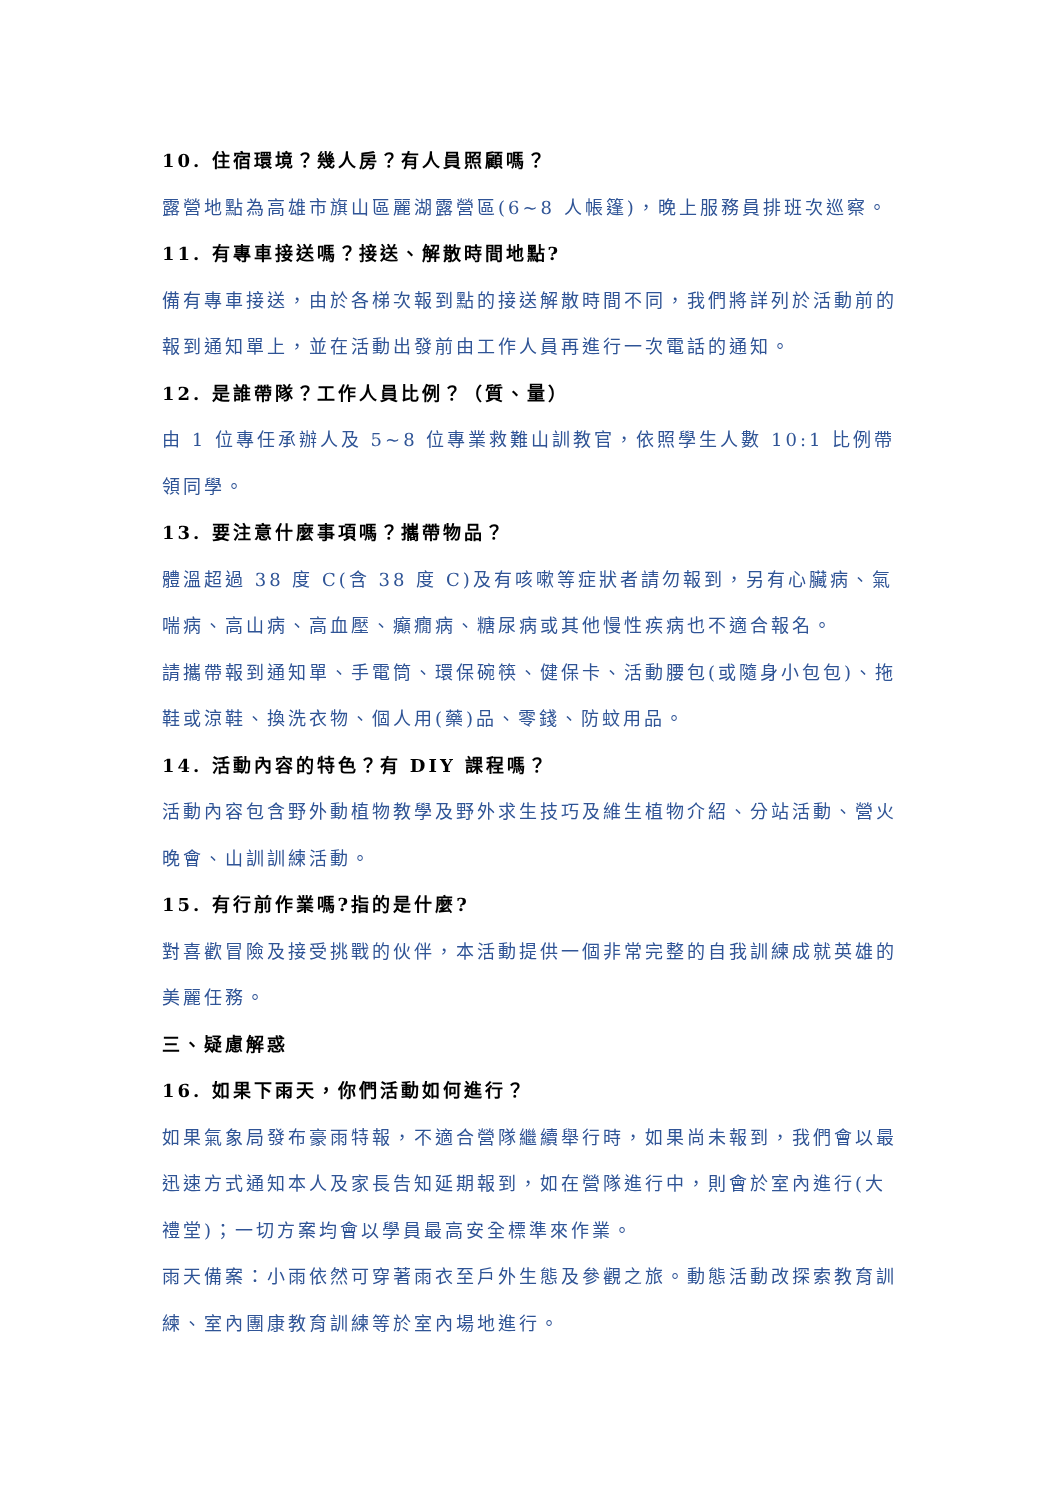10. 住宿環境？幾人房？有人員照顧嗎？
露營地點為高雄市旗山區麗湖露營區(6~8 人帳篷)，晚上服務員排班次巡察。
11. 有專車接送嗎？接送、解散時間地點?
備有專車接送，由於各梯次報到點的接送解散時間不同，我們將詳列於活動前的報到通知單上，並在活動出發前由工作人員再進行一次電話的通知。
12. 是誰帶隊？工作人員比例？（質、量）
由 1 位專任承辦人及 5~8 位專業救難山訓教官，依照學生人數 10:1 比例帶領同學。
13. 要注意什麼事項嗎？攜帶物品？
體溫超過 38 度 C(含 38 度 C)及有咳嗽等症狀者請勿報到，另有心臟病、氣喘病、高山病、高血壓、癲癇病、糖尿病或其他慢性疾病也不適合報名。
請攜帶報到通知單、手電筒、環保碗筷、健保卡、活動腰包(或隨身小包包)、拖鞋或涼鞋、換洗衣物、個人用(藥)品、零錢、防蚊用品。
14. 活動內容的特色？有 DIY 課程嗎？
活動內容包含野外動植物教學及野外求生技巧及維生植物介紹、分站活動、營火晚會、山訓訓練活動。
15. 有行前作業嗎?指的是什麼?
對喜歡冒險及接受挑戰的伙伴，本活動提供一個非常完整的自我訓練成就英雄的美麗任務。
三、疑慮解惑
16. 如果下雨天，你們活動如何進行？
如果氣象局發布豪雨特報，不適合營隊繼續舉行時，如果尚未報到，我們會以最迅速方式通知本人及家長告知延期報到，如在營隊進行中，則會於室內進行(大禮堂)；一切方案均會以學員最高安全標準來作業。
雨天備案：小雨依然可穿著雨衣至戶外生態及參觀之旅。動態活動改探索教育訓練、室內團康教育訓練等於室內場地進行。